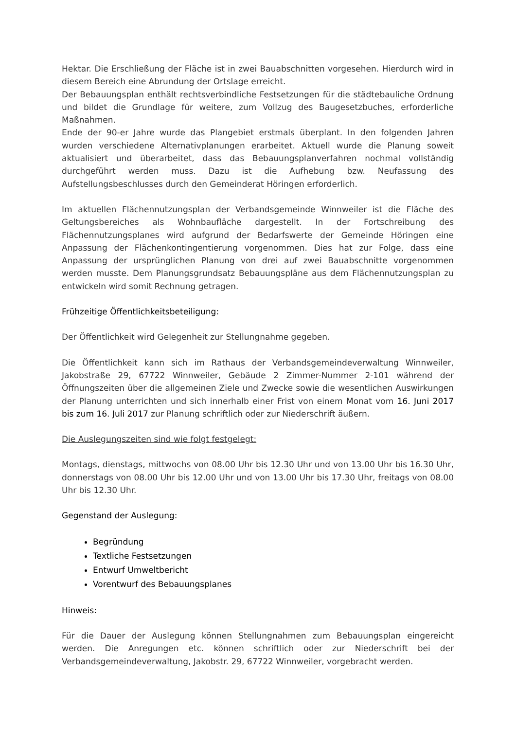Hektar. Die Erschließung der Fläche ist in zwei Bauabschnitten vorgesehen. Hierdurch wird in diesem Bereich eine Abrundung der Ortslage erreicht.
Der Bebauungsplan enthält rechtsverbindliche Festsetzungen für die städtebauliche Ordnung und bildet die Grundlage für weitere, zum Vollzug des Baugesetzbuches, erforderliche Maßnahmen.
Ende der 90-er Jahre wurde das Plangebiet erstmals überplant. In den folgenden Jahren wurden verschiedene Alternativplanungen erarbeitet. Aktuell wurde die Planung soweit aktualisiert und überarbeitet, dass das Bebauungsplanverfahren nochmal vollständig durchgeführt werden muss. Dazu ist die Aufhebung bzw. Neufassung des Aufstellungsbeschlusses durch den Gemeinderat Höringen erforderlich.
Im aktuellen Flächennutzungsplan der Verbandsgemeinde Winnweiler ist die Fläche des Geltungsbereiches als Wohnbaufläche dargestellt. In der Fortschreibung des Flächennutzungsplanes wird aufgrund der Bedarfswerte der Gemeinde Höringen eine Anpassung der Flächenkontingentierung vorgenommen. Dies hat zur Folge, dass eine Anpassung der ursprünglichen Planung von drei auf zwei Bauabschnitte vorgenommen werden musste. Dem Planungsgrundsatz Bebauungspläne aus dem Flächennutzungsplan zu entwickeln wird somit Rechnung getragen.
Frühzeitige Öffentlichkeitsbeteiligung:
Der Öffentlichkeit wird Gelegenheit zur Stellungnahme gegeben.
Die Öffentlichkeit kann sich im Rathaus der Verbandsgemeindeverwaltung Winnweiler, Jakobstraße 29, 67722 Winnweiler, Gebäude 2 Zimmer-Nummer 2-101 während der Öffnungszeiten über die allgemeinen Ziele und Zwecke sowie die wesentlichen Auswirkungen der Planung unterrichten und sich innerhalb einer Frist von einem Monat vom 16. Juni 2017 bis zum 16. Juli 2017 zur Planung schriftlich oder zur Niederschrift äußern.
Die Auslegungszeiten sind wie folgt festgelegt:
Montags, dienstags, mittwochs von 08.00 Uhr bis 12.30 Uhr und von 13.00 Uhr bis 16.30 Uhr, donnerstags von 08.00 Uhr bis 12.00 Uhr und von 13.00 Uhr bis 17.30 Uhr, freitags von 08.00 Uhr bis 12.30 Uhr.
Gegenstand der Auslegung:
Begründung
Textliche Festsetzungen
Entwurf Umweltbericht
Vorentwurf des Bebauungsplanes
Hinweis:
Für die Dauer der Auslegung können Stellungnahmen zum Bebauungsplan eingereicht werden. Die Anregungen etc. können schriftlich oder zur Niederschrift bei der Verbandsgemeindeverwaltung, Jakobstr. 29, 67722 Winnweiler, vorgebracht werden.